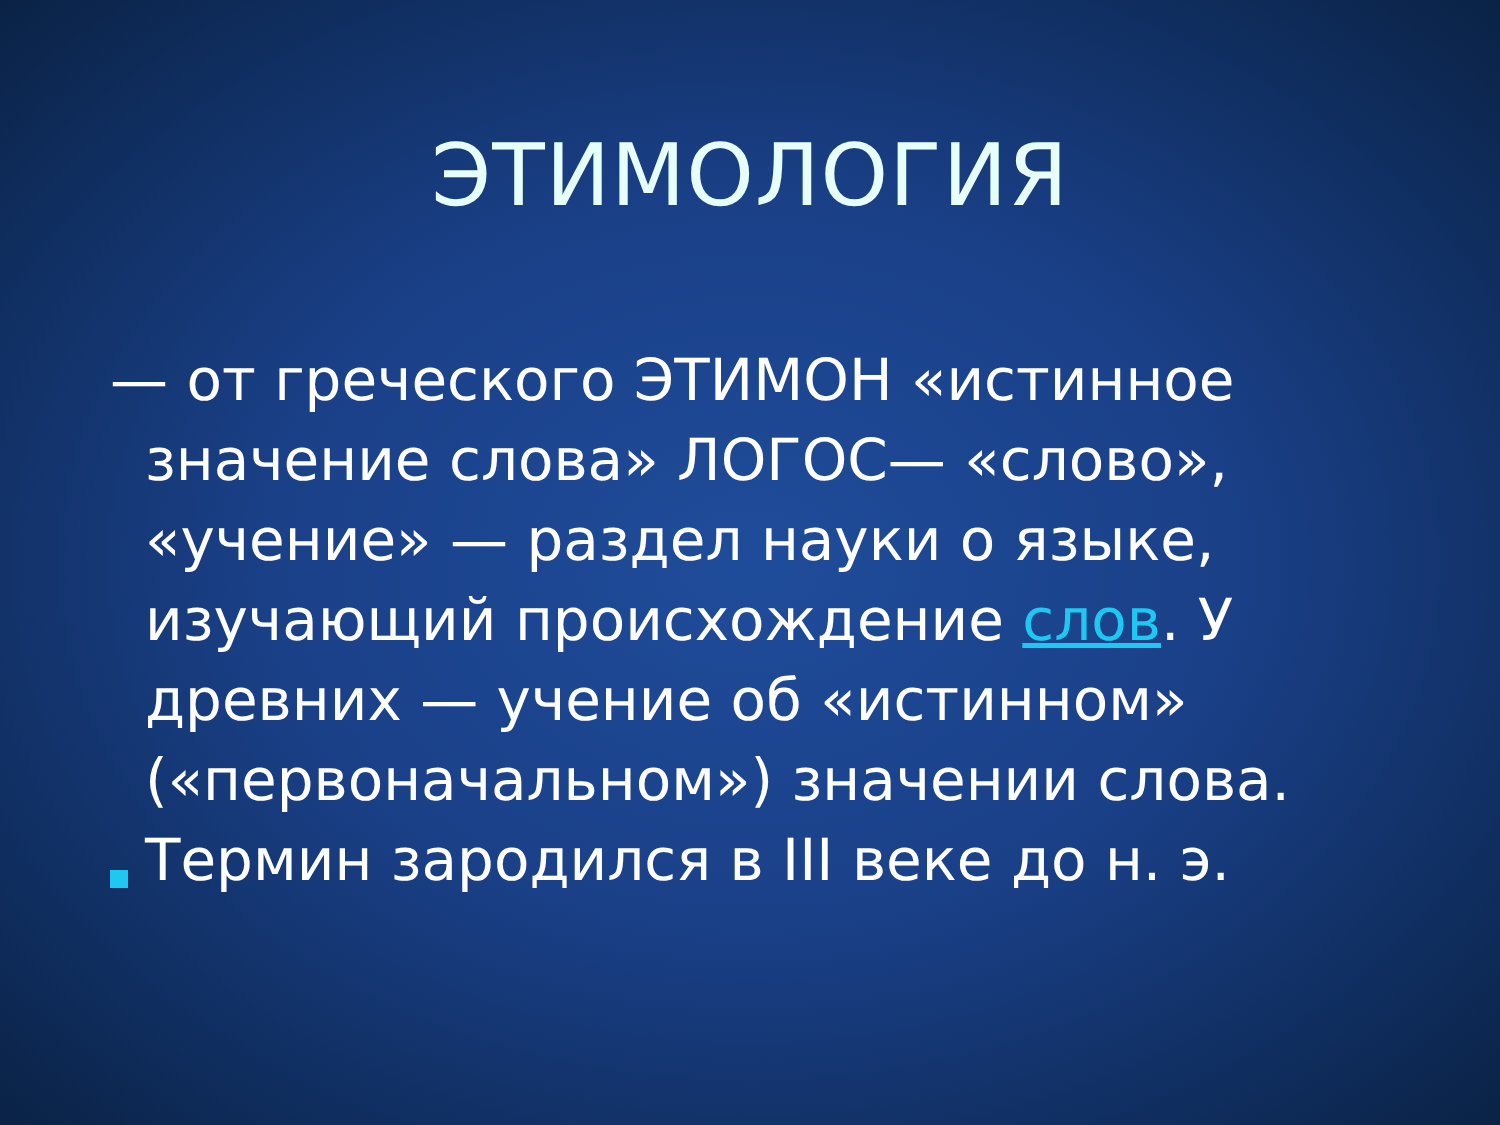ЭТИМОЛОГИЯ
— от греческого ЭТИМОН «истинное значение слова» ЛОГОС— «слово», «учение» — раздел науки о языке, изучающий происхождение слов. У древних — учение об «истинном» («первоначальном») значении слова.
Термин зародился в III веке до н. э.